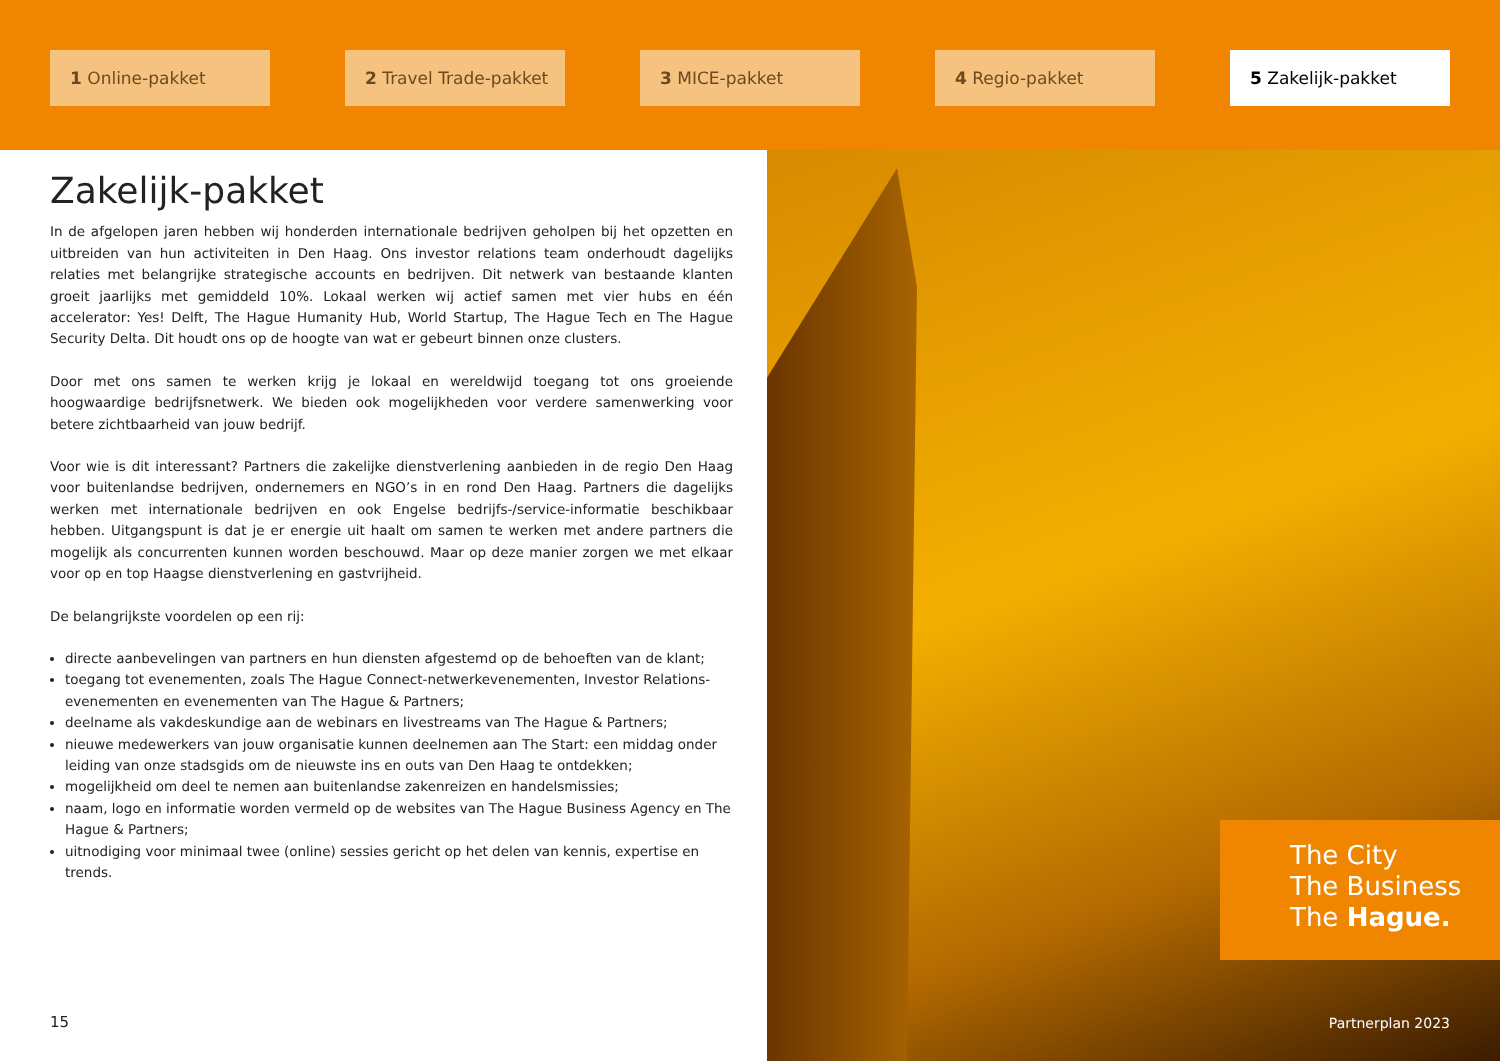1 Online-pakket 2 Travel Trade-pakket 3 MICE-pakket 4 Regio-pakket 5 Zakelijk-pakket
Zakelijk-pakket
In de afgelopen jaren hebben wij honderden internationale bedrijven geholpen bij het opzetten en uitbreiden van hun activiteiten in Den Haag. Ons investor relations team onderhoudt dagelijks relaties met belangrijke strategische accounts en bedrijven. Dit netwerk van bestaande klanten groeit jaarlijks met gemiddeld 10%. Lokaal werken wij actief samen met vier hubs en één accelerator: Yes! Delft, The Hague Humanity Hub, World Startup, The Hague Tech en The Hague Security Delta. Dit houdt ons op de hoogte van wat er gebeurt binnen onze clusters.
Door met ons samen te werken krijg je lokaal en wereldwijd toegang tot ons groeiende hoogwaardige bedrijfsnetwerk. We bieden ook mogelijkheden voor verdere samenwerking voor betere zichtbaarheid van jouw bedrijf.
Voor wie is dit interessant? Partners die zakelijke dienstverlening aanbieden in de regio Den Haag voor buitenlandse bedrijven, ondernemers en NGO’s in en rond Den Haag. Partners die dagelijks werken met internationale bedrijven en ook Engelse bedrijfs-/service-informatie beschikbaar hebben. Uitgangspunt is dat je er energie uit haalt om samen te werken met andere partners die mogelijk als concurrenten kunnen worden beschouwd. Maar op deze manier zorgen we met elkaar voor op en top Haagse dienstverlening en gastvrijheid.
De belangrijkste voordelen op een rij:
directe aanbevelingen van partners en hun diensten afgestemd op de behoeften van de klant;
toegang tot evenementen, zoals The Hague Connect-netwerkevenementen, Investor Relations-evenementen en evenementen van The Hague & Partners;
deelname als vakdeskundige aan de webinars en livestreams van The Hague & Partners;
nieuwe medewerkers van jouw organisatie kunnen deelnemen aan The Start: een middag onder leiding van onze stadsgids om de nieuwste ins en outs van Den Haag te ontdekken;
mogelijkheid om deel te nemen aan buitenlandse zakenreizen en handelsmissies;
naam, logo en informatie worden vermeld op de websites van The Hague Business Agency en The Hague & Partners;
uitnodiging voor minimaal twee (online) sessies gericht op het delen van kennis, expertise en trends.
15
The City
The Business
The Hague.
Partnerplan 2023